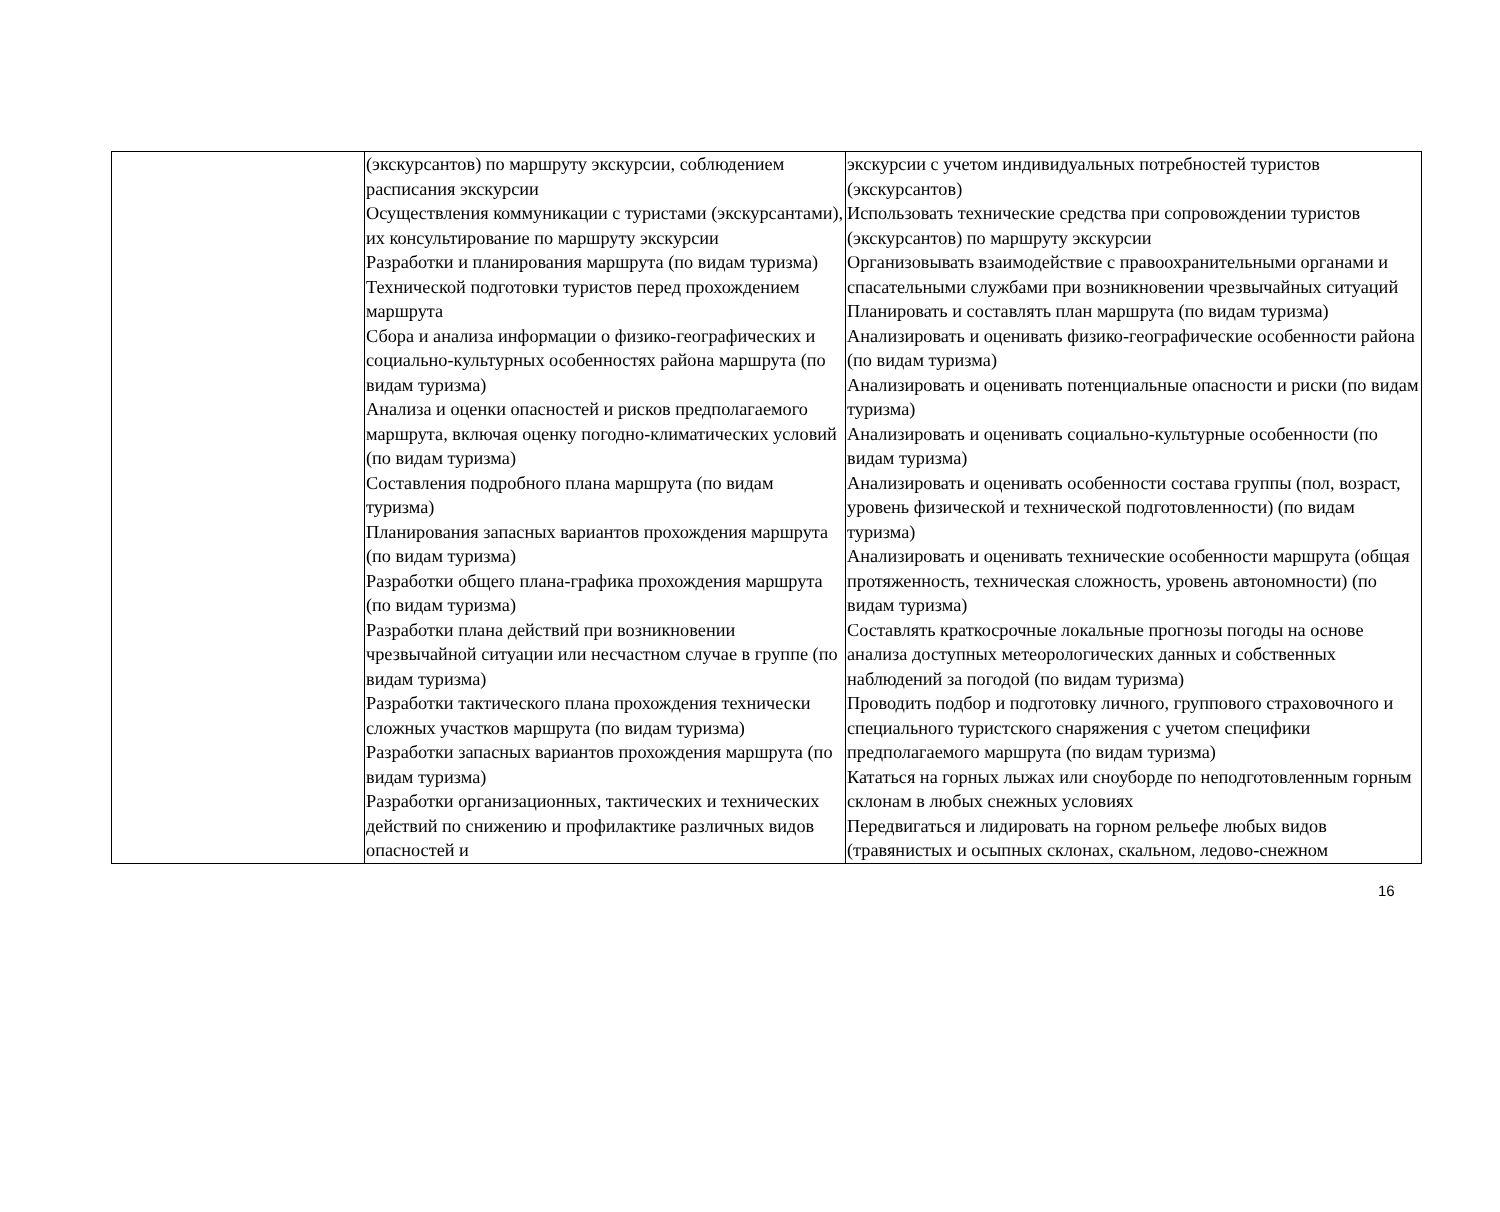| | (экскурсантов) по маршруту экскурсии, соблюдением расписания экскурсии Осуществления коммуникации с туристами (экскурсантами), их консультирование по маршруту экскурсии Разработки и планирования маршрута (по видам туризма) Технической подготовки туристов перед прохождением маршрута Сбора и анализа информации о физико-географических и социально-культурных особенностях района маршрута (по видам туризма) Анализа и оценки опасностей и рисков предполагаемого маршрута, включая оценку погодно-климатических условий (по видам туризма) Составления подробного плана маршрута (по видам туризма) Планирования запасных вариантов прохождения маршрута (по видам туризма) Разработки общего плана-графика прохождения маршрута (по видам туризма) Разработки плана действий при возникновении чрезвычайной ситуации или несчастном случае в группе (по видам туризма) Разработки тактического плана прохождения технически сложных участков маршрута (по видам туризма) Разработки запасных вариантов прохождения маршрута (по видам туризма) Разработки организационных, тактических и технических действий по снижению и профилактике различных видов опасностей и | экскурсии с учетом индивидуальных потребностей туристов (экскурсантов) Использовать технические средства при сопровождении туристов (экскурсантов) по маршруту экскурсии Организовывать взаимодействие с правоохранительными органами и спасательными службами при возникновении чрезвычайных ситуаций Планировать и составлять план маршрута (по видам туризма) Анализировать и оценивать физико-географические особенности района (по видам туризма) Анализировать и оценивать потенциальные опасности и риски (по видам туризма) Анализировать и оценивать социально-культурные особенности (по видам туризма) Анализировать и оценивать особенности состава группы (пол, возраст, уровень физической и технической подготовленности) (по видам туризма) Анализировать и оценивать технические особенности маршрута (общая протяженность, техническая сложность, уровень автономности) (по видам туризма) Составлять краткосрочные локальные прогнозы погоды на основе анализа доступных метеорологических данных и собственных наблюдений за погодой (по видам туризма) Проводить подбор и подготовку личного, группового страховочного и специального туристского снаряжения с учетом специфики предполагаемого маршрута (по видам туризма) Кататься на горных лыжах или сноуборде по неподготовленным горным склонам в любых снежных условиях Передвигаться и лидировать на горном рельефе любых видов (травянистых и осыпных склонах, скальном, ледово-снежном |
16